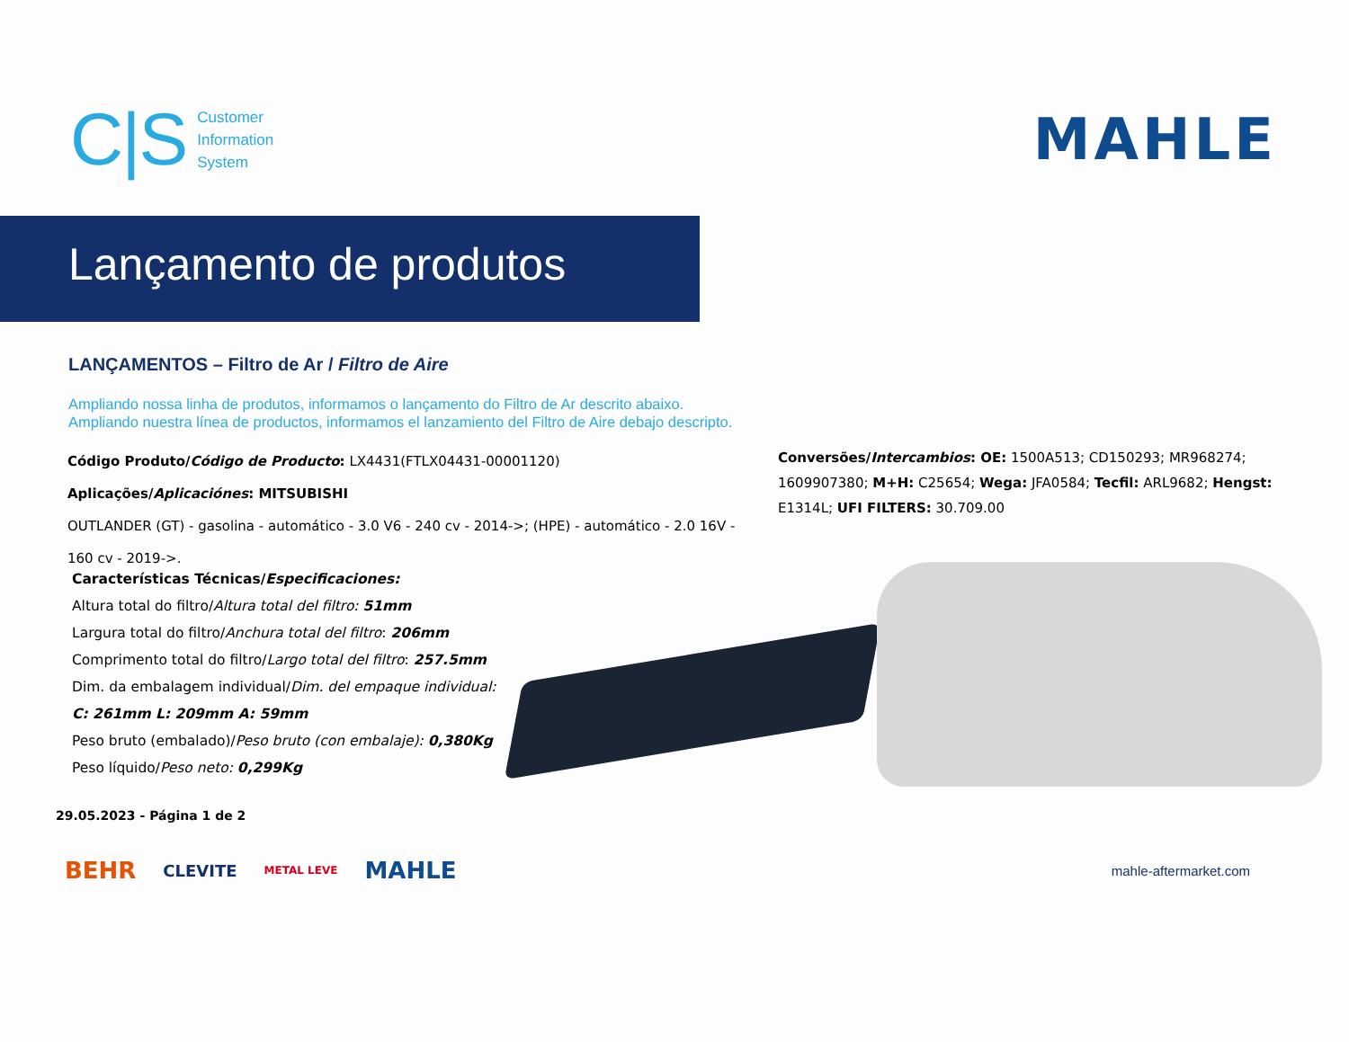C|S
Customer
Information
System
MAHLE
Lançamento de produtos
LANÇAMENTOS – Filtro de Ar / Filtro de Aire
Ampliando nossa linha de produtos, informamos o lançamento do Filtro de Ar descrito abaixo.
Ampliando nuestra línea de productos, informamos el lanzamiento del Filtro de Aire debajo descripto.
Código Produto/Código de Producto: LX4431(FTLX04431-00001120)
Aplicações/Aplicaciónes: MITSUBISHI
OUTLANDER (GT) - gasolina - automático - 3.0 V6 - 240 cv - 2014->; (HPE) - automático - 2.0 16V - 160 cv - 2019->.
Conversões/Intercambios: OE: 1500A513; CD150293; MR968274; 1609907380; M+H: C25654; Wega: JFA0584; Tecfil: ARL9682; Hengst: E1314L; UFI FILTERS: 30.709.00
Características Técnicas/Especificaciones:
Altura total do filtro/Altura total del filtro: 51mm
Largura total do filtro/Anchura total del filtro: 206mm
Comprimento total do filtro/Largo total del filtro: 257.5mm
Dim. da embalagem individual/Dim. del empaque individual:
C: 261mm L: 209mm A: 59mm
Peso bruto (embalado)/Peso bruto (con embalaje): 0,380Kg
Peso líquido/Peso neto: 0,299Kg
29.05.2023 - Página 1 de 2
BEHR CLEVITE METAL LEVE MAHLE mahle-aftermarket.com